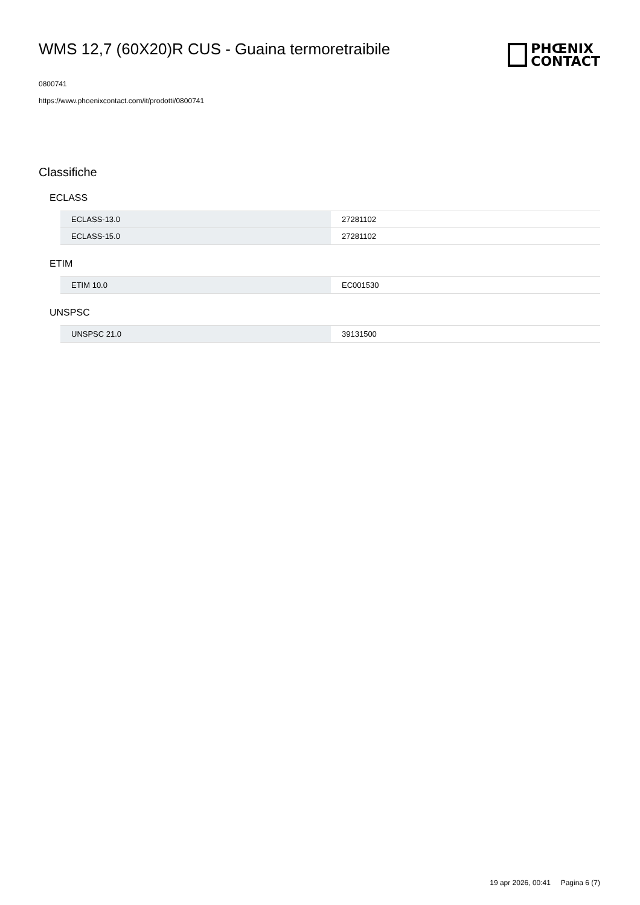WMS 12,7 (60X20)R CUS - Guaina termoretraibile
PHŒNIX
CONTACT
0800741
https://www.phoenixcontact.com/it/prodotti/0800741
Classifiche
ECLASS
| ECLASS-13.0 | 27281102 |
| ECLASS-15.0 | 27281102 |
ETIM
| ETIM 10.0 | EC001530 |
UNSPSC
| UNSPSC 21.0 | 39131500 |
19 apr 2026, 00:41 Pagina 6 (7)